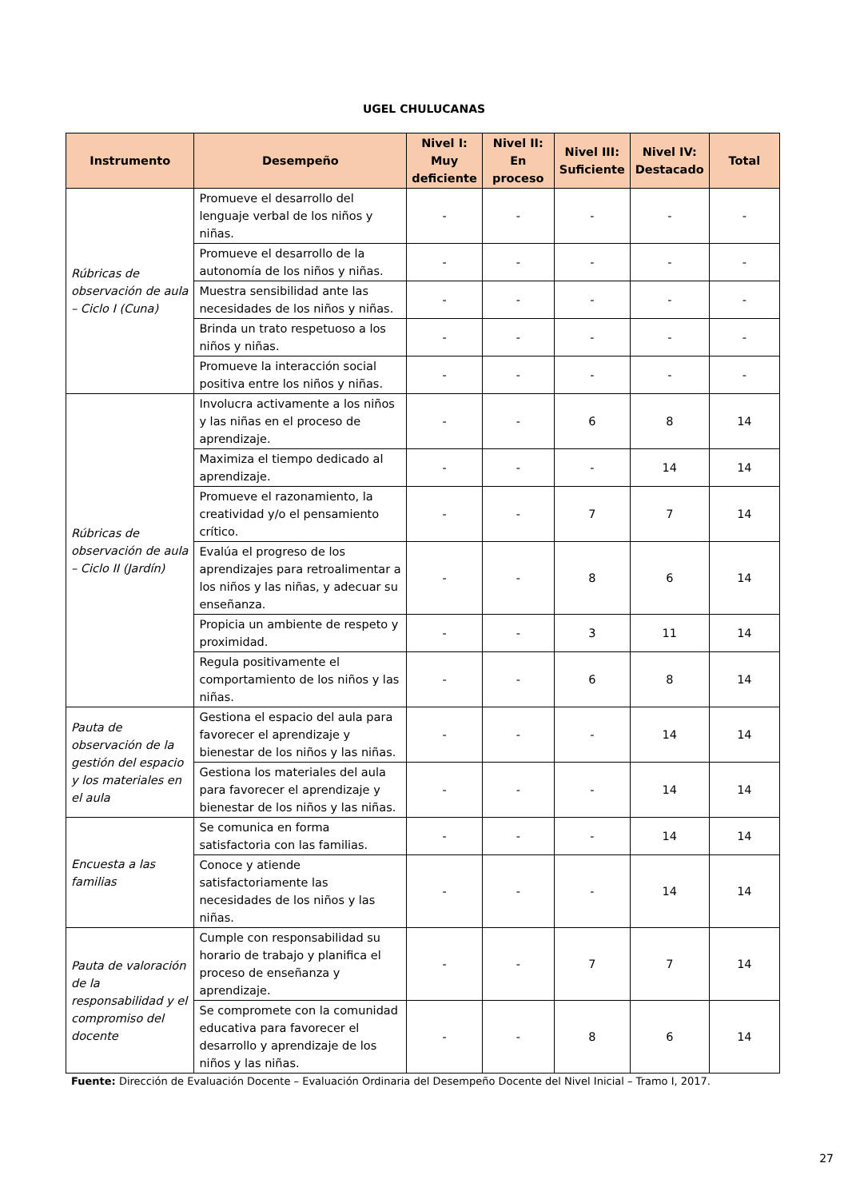UGEL CHULUCANAS
| Instrumento | Desempeño | Nivel I: Muy deficiente | Nivel II: En proceso | Nivel III: Suficiente | Nivel IV: Destacado | Total |
| --- | --- | --- | --- | --- | --- | --- |
| Rúbricas de observación de aula – Ciclo I (Cuna) | Promueve el desarrollo del lenguaje verbal de los niños y niñas. | - | - | - | - | - |
| | Promueve el desarrollo de la autonomía de los niños y niñas. | - | - | - | - | - |
| | Muestra sensibilidad ante las necesidades de los niños y niñas. | - | - | - | - | - |
| | Brinda un trato respetuoso a los niños y niñas. | - | - | - | - | - |
| | Promueve la interacción social positiva entre los niños y niñas. | - | - | - | - | - |
| Rúbricas de observación de aula – Ciclo II (Jardín) | Involucra activamente a los niños y las niñas en el proceso de aprendizaje. | - | - | 6 | 8 | 14 |
| | Maximiza el tiempo dedicado al aprendizaje. | - | - | - | 14 | 14 |
| | Promueve el razonamiento, la creatividad y/o el pensamiento crítico. | - | - | 7 | 7 | 14 |
| | Evalúa el progreso de los aprendizajes para retroalimentar a los niños y las niñas, y adecuar su enseñanza. | - | - | 8 | 6 | 14 |
| | Propicia un ambiente de respeto y proximidad. | - | - | 3 | 11 | 14 |
| | Regula positivamente el comportamiento de los niños y las niñas. | - | - | 6 | 8 | 14 |
| Pauta de observación de la gestión del espacio y los materiales en el aula | Gestiona el espacio del aula para favorecer el aprendizaje y bienestar de los niños y las niñas. | - | - | - | 14 | 14 |
| | Gestiona los materiales del aula para favorecer el aprendizaje y bienestar de los niños y las niñas. | - | - | - | 14 | 14 |
| Encuesta a las familias | Se comunica en forma satisfactoria con las familias. | - | - | - | 14 | 14 |
| | Conoce y atiende satisfactoriamente las necesidades de los niños y las niñas. | - | - | - | 14 | 14 |
| Pauta de valoración de la responsabilidad y el compromiso del docente | Cumple con responsabilidad su horario de trabajo y planifica el proceso de enseñanza y aprendizaje. | - | - | 7 | 7 | 14 |
| | Se compromete con la comunidad educativa para favorecer el desarrollo y aprendizaje de los niños y las niñas. | - | - | 8 | 6 | 14 |
Fuente: Dirección de Evaluación Docente – Evaluación Ordinaria del Desempeño Docente del Nivel Inicial – Tramo I, 2017.
27